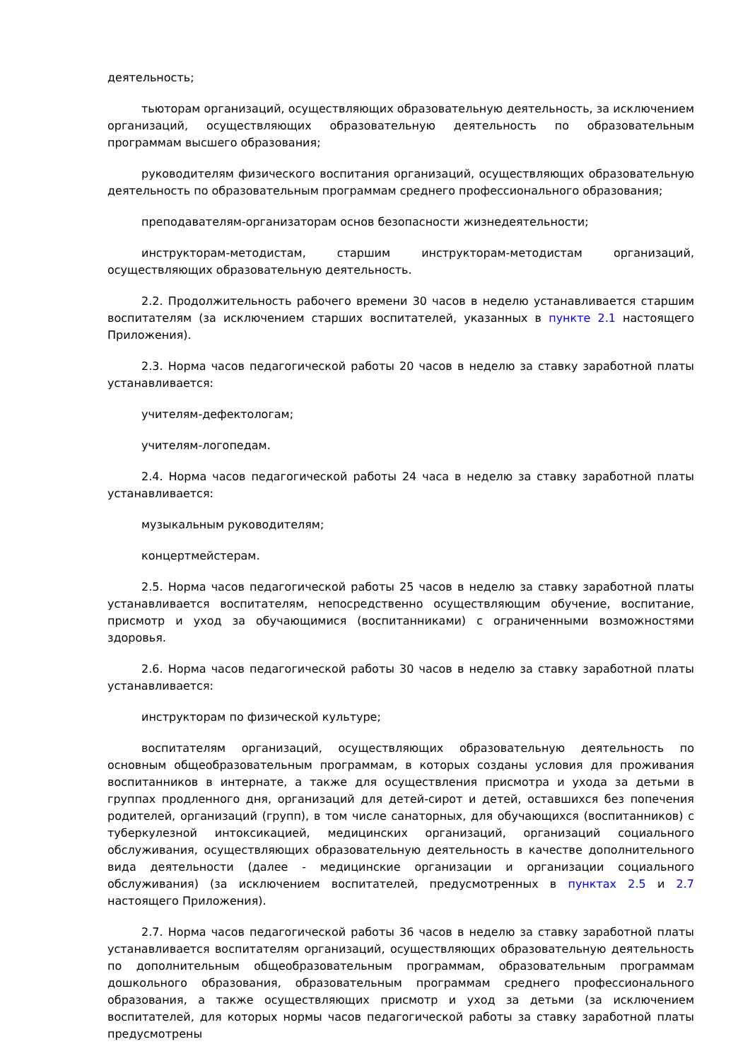деятельность;
тьюторам организаций, осуществляющих образовательную деятельность, за исключением организаций, осуществляющих образовательную деятельность по образовательным программам высшего образования;
руководителям физического воспитания организаций, осуществляющих образовательную деятельность по образовательным программам среднего профессионального образования;
преподавателям-организаторам основ безопасности жизнедеятельности;
инструкторам-методистам, старшим инструкторам-методистам организаций, осуществляющих образовательную деятельность.
2.2. Продолжительность рабочего времени 30 часов в неделю устанавливается старшим воспитателям (за исключением старших воспитателей, указанных в пункте 2.1 настоящего Приложения).
2.3. Норма часов педагогической работы 20 часов в неделю за ставку заработной платы устанавливается:
учителям-дефектологам;
учителям-логопедам.
2.4. Норма часов педагогической работы 24 часа в неделю за ставку заработной платы устанавливается:
музыкальным руководителям;
концертмейстерам.
2.5. Норма часов педагогической работы 25 часов в неделю за ставку заработной платы устанавливается воспитателям, непосредственно осуществляющим обучение, воспитание, присмотр и уход за обучающимися (воспитанниками) с ограниченными возможностями здоровья.
2.6. Норма часов педагогической работы 30 часов в неделю за ставку заработной платы устанавливается:
инструкторам по физической культуре;
воспитателям организаций, осуществляющих образовательную деятельность по основным общеобразовательным программам, в которых созданы условия для проживания воспитанников в интернате, а также для осуществления присмотра и ухода за детьми в группах продленного дня, организаций для детей-сирот и детей, оставшихся без попечения родителей, организаций (групп), в том числе санаторных, для обучающихся (воспитанников) с туберкулезной интоксикацией, медицинских организаций, организаций социального обслуживания, осуществляющих образовательную деятельность в качестве дополнительного вида деятельности (далее - медицинские организации и организации социального обслуживания) (за исключением воспитателей, предусмотренных в пунктах 2.5 и 2.7 настоящего Приложения).
2.7. Норма часов педагогической работы 36 часов в неделю за ставку заработной платы устанавливается воспитателям организаций, осуществляющих образовательную деятельность по дополнительным общеобразовательным программам, образовательным программам дошкольного образования, образовательным программам среднего профессионального образования, а также осуществляющих присмотр и уход за детьми (за исключением воспитателей, для которых нормы часов педагогической работы за ставку заработной платы предусмотрены